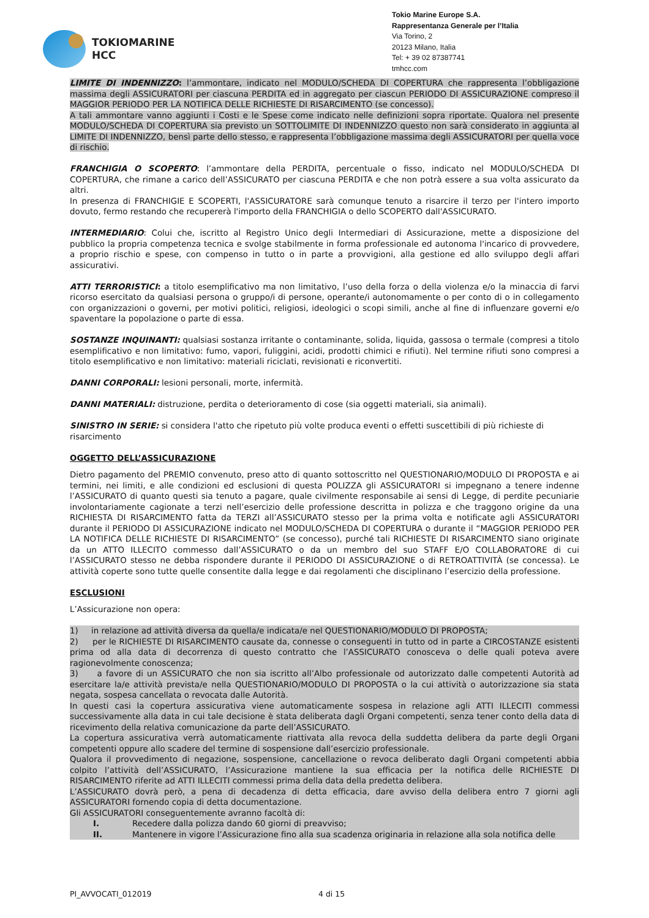TOKIOMARINE
HCC
Tokio Marine Europe S.A.
Rappresentanza Generale per l’Italia
Via Torino, 2
20123 Milano, Italia
Tel: + 39 02 87387741
tmhcc.com
LIMITE DI INDENNIZZO: l’ammontare, indicato nel MODULO/SCHEDA DI COPERTURA che rappresenta l’obbligazione massima degli ASSICURATORI per ciascuna PERDITA ed in aggregato per ciascun PERIODO DI ASSICURAZIONE compreso il MAGGIOR PERIODO PER LA NOTIFICA DELLE RICHIESTE DI RISARCIMENTO (se concesso).
A tali ammontare vanno aggiunti i Costi e le Spese come indicato nelle definizioni sopra riportate. Qualora nel presente MODULO/SCHEDA DI COPERTURA sia previsto un SOTTOLIMITE DI INDENNIZZO questo non sarà considerato in aggiunta al LIMITE DI INDENNIZZO, bensì parte dello stesso, e rappresenta l’obbligazione massima degli ASSICURATORI per quella voce di rischio.
FRANCHIGIA O SCOPERTO: l’ammontare della PERDITA, percentuale o fisso, indicato nel MODULO/SCHEDA DI COPERTURA, che rimane a carico dell’ASSICURATO per ciascuna PERDITA e che non potrà essere a sua volta assicurato da altri.
In presenza di FRANCHIGIE E SCOPERTI, l'ASSICURATORE sarà comunque tenuto a risarcire il terzo per l'intero importo dovuto, fermo restando che recupererà l'importo della FRANCHIGIA o dello SCOPERTO dall'ASSICURATO.
INTERMEDIARIO: Colui che, iscritto al Registro Unico degli Intermediari di Assicurazione, mette a disposizione del pubblico la propria competenza tecnica e svolge stabilmente in forma professionale ed autonoma l'incarico di provvedere, a proprio rischio e spese, con compenso in tutto o in parte a provvigioni, alla gestione ed allo sviluppo degli affari assicurativi.
ATTI TERRORISTICI: a titolo esemplificativo ma non limitativo, l’uso della forza o della violenza e/o la minaccia di farvi ricorso esercitato da qualsiasi persona o gruppo/i di persone, operante/i autonomamente o per conto di o in collegamento con organizzazioni o governi, per motivi politici, religiosi, ideologici o scopi simili, anche al fine di influenzare governi e/o spaventare la popolazione o parte di essa.
SOSTANZE INQUINANTI: qualsiasi sostanza irritante o contaminante, solida, liquida, gassosa o termale (compresi a titolo esemplificativo e non limitativo: fumo, vapori, fuliggini, acidi, prodotti chimici e rifiuti). Nel termine rifiuti sono compresi a titolo esemplificativo e non limitativo: materiali riciclati, revisionati e riconvertiti.
DANNI CORPORALI: lesioni personali, morte, infermità.
DANNI MATERIALI: distruzione, perdita o deterioramento di cose (sia oggetti materiali, sia animali).
SINISTRO IN SERIE: si considera l'atto che ripetuto più volte produca eventi o effetti suscettibili di più richieste di risarcimento
OGGETTO DELL’ASSICURAZIONE
Dietro pagamento del PREMIO convenuto, preso atto di quanto sottoscritto nel QUESTIONARIO/MODULO DI PROPOSTA e ai termini, nei limiti, e alle condizioni ed esclusioni di questa POLIZZA gli ASSICURATORI si impegnano a tenere indenne l’ASSICURATO di quanto questi sia tenuto a pagare, quale civilmente responsabile ai sensi di Legge, di perdite pecuniarie involontariamente cagionate a terzi nell’esercizio delle professione descritta in polizza e che traggono origine da una RICHIESTA DI RISARCIMENTO fatta da TERZI all’ASSICURATO stesso per la prima volta e notificate agli ASSICURATORI durante il PERIODO DI ASSICURAZIONE indicato nel MODULO/SCHEDA DI COPERTURA o durante il “MAGGIOR PERIODO PER LA NOTIFICA DELLE RICHIESTE DI RISARCIMENTO” (se concesso), purché tali RICHIESTE DI RISARCIMENTO siano originate da un ATTO ILLECITO commesso dall’ASSICURATO o da un membro del suo STAFF E/O COLLABORATORE di cui l’ASSICURATO stesso ne debba rispondere durante il PERIODO DI ASSICURAZIONE o di RETROATTIVITÀ (se concessa). Le attività coperte sono tutte quelle consentite dalla legge e dai regolamenti che disciplinano l’esercizio della professione.
ESCLUSIONI
L’Assicurazione non opera:
1) in relazione ad attività diversa da quella/e indicata/e nel QUESTIONARIO/MODULO DI PROPOSTA;
2) per le RICHIESTE DI RISARCIMENTO causate da, connesse o conseguenti in tutto od in parte a CIRCOSTANZE esistenti prima od alla data di decorrenza di questo contratto che l’ASSICURATO conosceva o delle quali poteva avere ragionevolmente conoscenza;
3) a favore di un ASSICURATO che non sia iscritto all’Albo professionale od autorizzato dalle competenti Autorità ad esercitare la/e attività prevista/e nella QUESTIONARIO/MODULO DI PROPOSTA o la cui attività o autorizzazione sia stata negata, sospesa cancellata o revocata dalle Autorità.
In questi casi la copertura assicurativa viene automaticamente sospesa in relazione agli ATTI ILLECITI commessi successivamente alla data in cui tale decisione è stata deliberata dagli Organi competenti, senza tener conto della data di ricevimento della relativa comunicazione da parte dell’ASSICURATO.
La copertura assicurativa verrà automaticamente riattivata alla revoca della suddetta delibera da parte degli Organi competenti oppure allo scadere del termine di sospensione dall’esercizio professionale.
Qualora il provvedimento di negazione, sospensione, cancellazione o revoca deliberato dagli Organi competenti abbia colpito l’attività dell’ASSICURATO, l’Assicurazione mantiene la sua efficacia per la notifica delle RICHIESTE DI RISARCIMENTO riferite ad ATTI ILLECITI commessi prima della data della predetta delibera.
L’ASSICURATO dovrà però, a pena di decadenza di detta efficacia, dare avviso della delibera entro 7 giorni agli ASSICURATORI fornendo copia di detta documentazione.
Gli ASSICURATORI conseguentemente avranno facoltà di:
I. Recedere dalla polizza dando 60 giorni di preavviso;
II. Mantenere in vigore l’Assicurazione fino alla sua scadenza originaria in relazione alla sola notifica delle
PI_AVVOCATI_012019 4 di 15